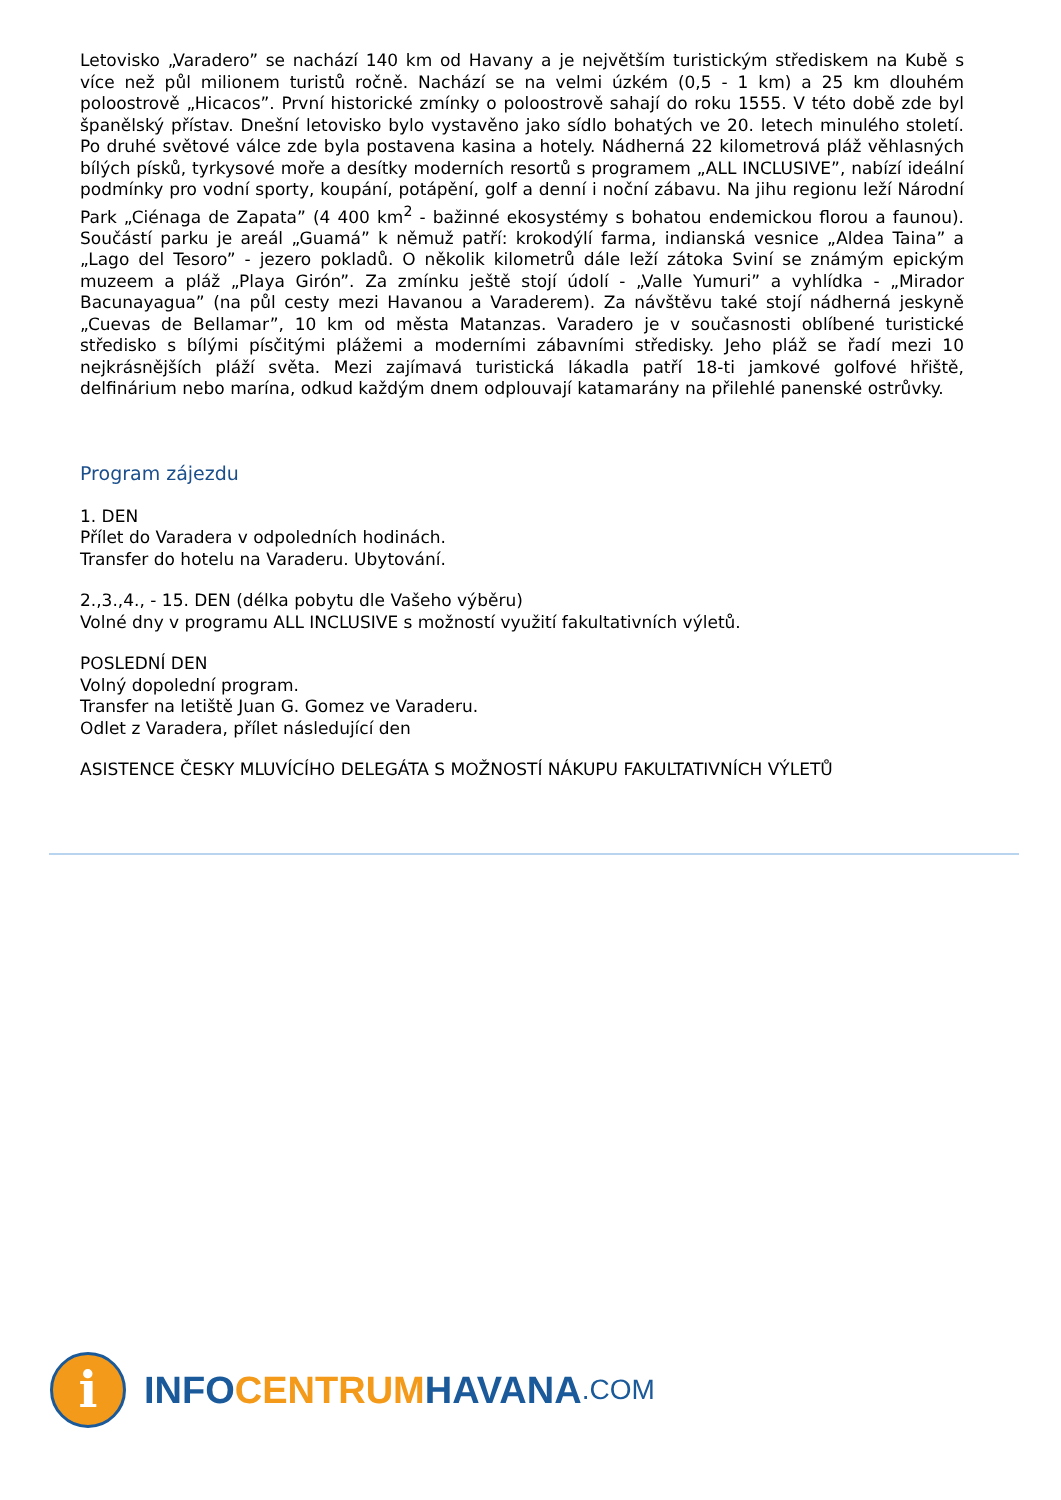Letovisko „Varadero” se nachází 140 km od Havany a je největším turistickým střediskem na Kubě s více než půl milionem turistů ročně. Nachází se na velmi úzkém (0,5 - 1 km) a 25 km dlouhém poloostrově „Hicacos”. První historické zmínky o poloostrově sahají do roku 1555. V této době zde byl španělský přístav. Dnešní letovisko bylo vystavěno jako sídlo bohatých ve 20. letech minulého století. Po druhé světové válce zde byla postavena kasina a hotely. Nádherná 22 kilometrová pláž věhlasných bílých písků, tyrkysové moře a desítky moderních resortů s programem „ALL INCLUSIVE”, nabízí ideální podmínky pro vodní sporty, koupání, potápění, golf a denní i noční zábavu. Na jihu regionu leží Národní Park „Ciénaga de Zapata” (4 400 km<sup>2</sup> - bažinné ekosystémy s bohatou endemickou florou a faunou). Součástí parku je areál „Guamá” k němuž patří: krokodýlí farma, indianská vesnice „Aldea Taina” a „Lago del Tesoro” - jezero pokladů. O několik kilometrů dále leží zátoka Sviní se známým epickým muzeem a pláž „Playa Girón”. Za zmínku ještě stojí údolí - „Valle Yumuri” a vyhlídka - „Mirador Bacunayagua” (na půl cesty mezi Havanou a Varaderem). Za návštěvu také stojí nádherná jeskyně „Cuevas de Bellamar”, 10 km od města Matanzas. Varadero je v současnosti oblíbené turistické středisko s bílými písčitými plážemi a moderními zábavními středisky. Jeho pláž se řadí mezi 10 nejkrásnějších pláží světa. Mezi zajímavá turistická lákadla patří 18-ti jamkové golfové hřiště, delfinárium nebo marína, odkud každým dnem odplouvají katamarány na přilehlé panenské ostrůvky.
Program zájezdu
1. DEN
Přílet do Varadera v odpoledních hodinách.
Transfer do hotelu na Varaderu. Ubytování.
2.,3.,4., - 15. DEN (délka pobytu dle Vašeho výběru)
Volné dny v programu ALL INCLUSIVE s možností využití fakultativních výletů.
POSLEDNÍ DEN
Volný dopolední program.
Transfer na letiště Juan G. Gomez ve Varaderu.
Odlet z Varadera, přílet následující den
ASISTENCE ČESKY MLUVÍCÍHO DELEGÁTA S MOŽNOSTÍ NÁKUPU FAKULTATIVNÍCH VÝLETŮ
i
INFO CENTRUM HAVANA.COM